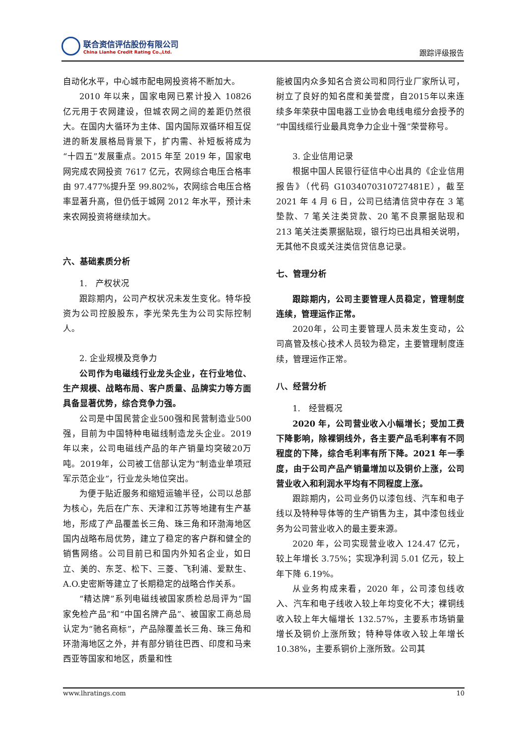联合资信评估股份有限公司
China Lianhe Credit Rating Co.,Ltd.
跟踪评级报告
自动化水平，中心城市配电网投资将不断加大。
2010 年以来，国家电网已累计投入 10826 亿元用于农网建设，但城农网之间的差距仍然很大。在国内大循环为主体、国内国际双循环相互促进的新发展格局背景下，扩内需、补短板将成为“十四五”发展重点。2015 年至 2019 年，国家电网完成农网投资 7617 亿元，农网综合电压合格率由 97.477%提升至 99.802%，农网综合电压合格率显著升高，但仍低于城网 2012 年水平，预计未来农网投资将继续加大。
六、基础素质分析
1.　产权状况
跟踪期内，公司产权状况未发生变化。特华投资为公司控股股东，李光荣先生为公司实际控制人。
2. 企业规模及竞争力
公司作为电磁线行业龙头企业，在行业地位、生产规模、战略布局、客户质量、品牌实力等方面具备显著优势，综合竞争力强。
公司是中国民营企业500强和民营制造业500强，目前为中国特种电磁线制造龙头企业。2019年以来，公司电磁线产品的年产销量均突破20万吨。2019年，公司被工信部认定为“制造业单项冠军示范企业”，行业龙头地位突出。
为便于贴近服务和缩短运输半径，公司以总部为核心，先后在广东、天津和江苏等地建有生产基地，形成了产品覆盖长三角、珠三角和环渤海地区国内战略布局优势，建立了稳定的客户群和健全的销售网络。公司目前已和国内外知名企业，如日立、美的、东芝、松下、三菱、飞利浦、爱默生、A.O.史密斯等建立了长期稳定的战略合作关系。
“精达牌”系列电磁线被国家质检总局评为“国家免检产品”和“中国名牌产品”、被国家工商总局认定为“驰名商标”，产品除覆盖长三角、珠三角和环渤海地区之外，并有部分销往巴西、印度和马来西亚等国家和地区，质量和性
能被国内众多知名合资公司和同行业厂家所认可，树立了良好的知名度和美誉度，自2015年以来连续多年荣获中国电器工业协会电线电缆分会授予的“中国线缆行业最具竞争力企业十强”荣誉称号。
3. 企业信用记录
根据中国人民银行征信中心出具的《企业信用报告》（代码 G1034070310727481E），截至 2021 年 4 月 6 日，公司已结清信贷中存在 3 笔垫款、7 笔关注类贷款、20 笔不良票据贴现和 213 笔关注类票据贴现，银行均已出具相关说明，无其他不良或关注类信贷信息记录。
七、管理分析
跟踪期内，公司主要管理人员稳定，管理制度连续，管理运作正常。
2020年，公司主要管理人员未发生变动，公司高管及核心技术人员较为稳定，主要管理制度连续，管理运作正常。
八、经营分析
1.　经营概况
2020 年，公司营业收入小幅增长；受加工费下降影响，除裸铜线外，各主要产品毛利率有不同程度的下降，综合毛利率有所下降。2021 年一季度，由于公司产品产销量增加以及铜价上涨，公司营业收入和利润水平均有不同程度上涨。
跟踪期内，公司业务仍以漆包线、汽车和电子线以及特种导体等的生产销售为主，其中漆包线业务为公司营业收入的最主要来源。
2020 年，公司实现营业收入 124.47 亿元，较上年增长 3.75%；实现净利润 5.01 亿元，较上年下降 6.19%。
从业务构成来看，2020 年，公司漆包线收入、汽车和电子线收入较上年均变化不大；裸铜线收入较上年大幅增长 132.57%，主要系市场销量增长及铜价上涨所致；特种导体收入较上年增长 10.38%，主要系铜价上涨所致。公司其
www.lhratings.com 10